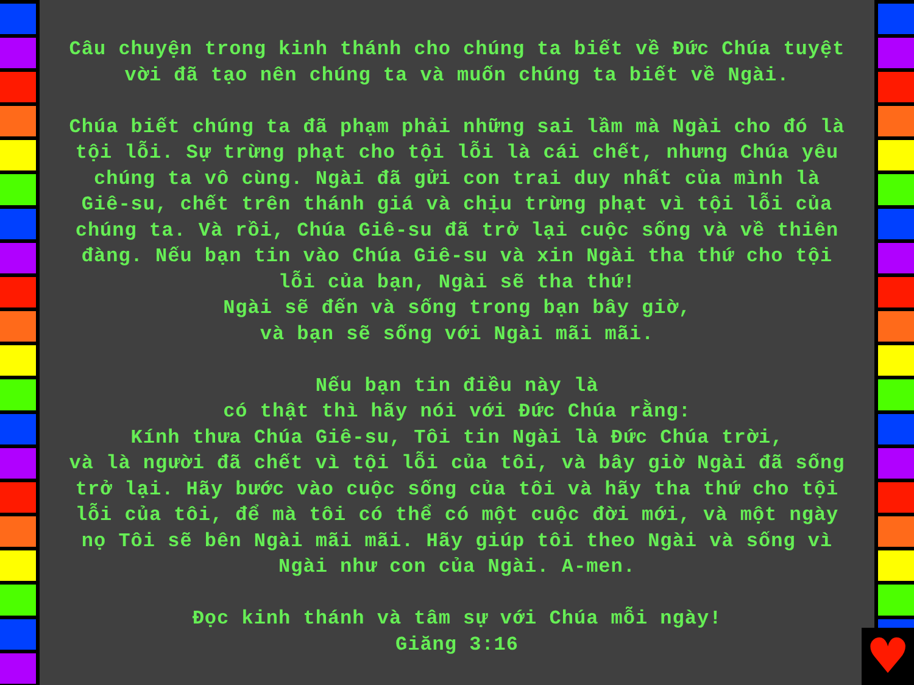Câu chuyện trong kinh thánh cho chúng ta biết về Đức Chúa tuyệt vời đã tạo nên chúng ta và muốn chúng ta biết về Ngài.
Chúa biết chúng ta đã phạm phải những sai lầm mà Ngài cho đó là tội lỗi. Sự trừng phạt cho tội lỗi là cái chết, nhưng Chúa yêu chúng ta vô cùng. Ngài đã gửi con trai duy nhất của mình là Giê-su, chết trên thánh giá và chịu trừng phạt vì tội lỗi của chúng ta. Và rồi, Chúa Giê-su đã trở lại cuộc sống và về thiên đàng. Nếu bạn tin vào Chúa Giê-su và xin Ngài tha thứ cho tội lỗi của bạn, Ngài sẽ tha thứ!
Ngài sẽ đến và sống trong bạn bây giờ,
và bạn sẽ sống với Ngài mãi mãi.
Nếu bạn tin điều này là
có thật thì hãy nói với Đức Chúa rằng:
Kính thưa Chúa Giê-su, Tôi tin Ngài là Đức Chúa trời,
và là người đã chết vì tội lỗi của tôi, và bây giờ Ngài đã sống trở lại. Hãy bước vào cuộc sống của tôi và hãy tha thứ cho tội lỗi của tôi, để mà tôi có thể có một cuộc đời mới, và một ngày nọ Tôi sẽ bên Ngài mãi mãi. Hãy giúp tôi theo Ngài và sống vì Ngài như con của Ngài. A-men.
Đọc kinh thánh và tâm sự với Chúa mỗi ngày!
Giăng 3:16
♥